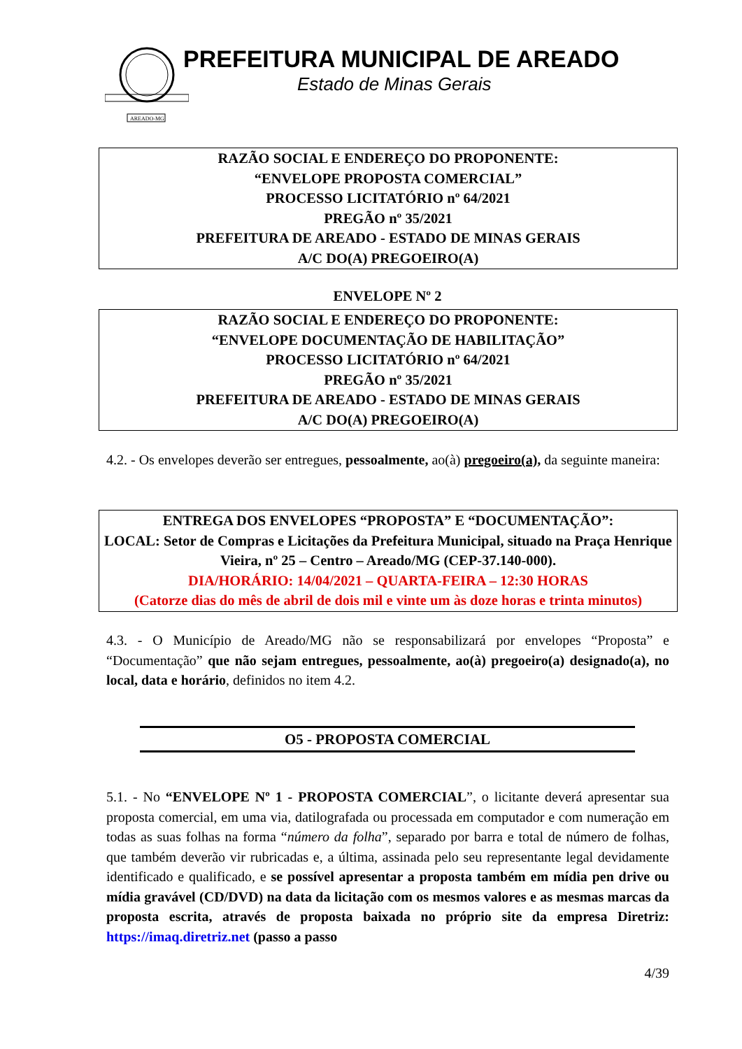AREADO-MG
PREFEITURA MUNICIPAL DE AREADO
Estado de Minas Gerais
RAZÃO SOCIAL E ENDEREÇO DO PROPONENTE:
“ENVELOPE PROPOSTA COMERCIAL”
PROCESSO LICITATÓRIO nº 64/2021
PREGÃO nº 35/2021
PREFEITURA DE AREADO - ESTADO DE MINAS GERAIS
A/C DO(A) PREGOEIRO(A)
ENVELOPE Nº 2
RAZÃO SOCIAL E ENDEREÇO DO PROPONENTE:
“ENVELOPE DOCUMENTAÇÃO DE HABILITAÇÃO”
PROCESSO LICITATÓRIO nº 64/2021
PREGÃO nº 35/2021
PREFEITURA DE AREADO - ESTADO DE MINAS GERAIS
A/C DO(A) PREGOEIRO(A)
4.2. - Os envelopes deverão ser entregues, pessoalmente, ao(à) pregoeiro(a), da seguinte maneira:
ENTREGA DOS ENVELOPES “PROPOSTA” E “DOCUMENTAÇÃO”:
LOCAL: Setor de Compras e Licitações da Prefeitura Municipal, situado na Praça Henrique Vieira, nº 25 – Centro – Areado/MG (CEP-37.140-000).
DIA/HORÁRIO: 14/04/2021 – QUARTA-FEIRA – 12:30 HORAS
(Catorze dias do mês de abril de dois mil e vinte um às doze horas e trinta minutos)
4.3. - O Município de Areado/MG não se responsabilizará por envelopes “Proposta” e “Documentação” que não sejam entregues, pessoalmente, ao(à) pregoeiro(a) designado(a), no local, data e horário, definidos no item 4.2.
O5 - PROPOSTA COMERCIAL
5.1. - No “ENVELOPE Nº 1 - PROPOSTA COMERCIAL”, o licitante deverá apresentar sua proposta comercial, em uma via, datilografada ou processada em computador e com numeração em todas as suas folhas na forma “número da folha”, separado por barra e total de número de folhas, que também deverão vir rubricadas e, a última, assinada pelo seu representante legal devidamente identificado e qualificado, e se possível apresentar a proposta também em mídia pen drive ou mídia gravável (CD/DVD) na data da licitação com os mesmos valores e as mesmas marcas da proposta escrita, através de proposta baixada no próprio site da empresa Diretriz: https://imaq.diretriz.net (passo a passo
4/39